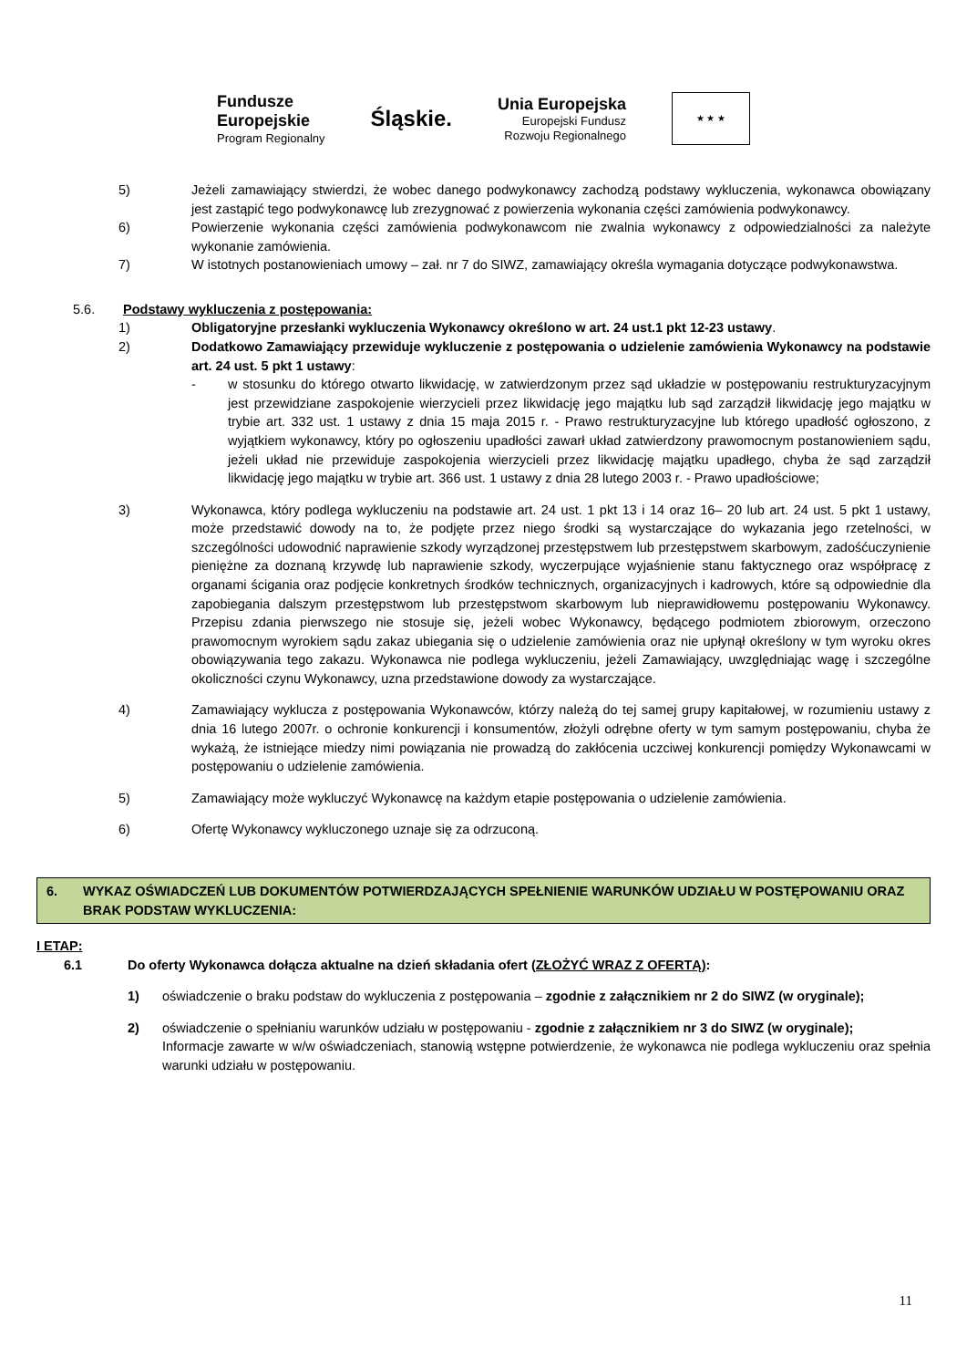Fundusze
Europejskie
Program Regionalny
Śląskie.
Unia Europejska
Europejski Fundusz
Rozwoju Regionalnego
★ ★ ★
5) Jeżeli zamawiający stwierdzi, że wobec danego podwykonawcy zachodzą podstawy wykluczenia, wykonawca obowiązany jest zastąpić tego podwykonawcę lub zrezygnować z powierzenia wykonania części zamówienia podwykonawcy.
6) Powierzenie wykonania części zamówienia podwykonawcom nie zwalnia wykonawcy z odpowiedzialności za należyte wykonanie zamówienia.
7) W istotnych postanowieniach umowy – zał. nr 7 do SIWZ, zamawiający określa wymagania dotyczące podwykonawstwa.
5.6. Podstawy wykluczenia z postępowania:
1) Obligatoryjne przesłanki wykluczenia Wykonawcy określono w art. 24 ust.1 pkt 12-23 ustawy.
2) Dodatkowo Zamawiający przewiduje wykluczenie z postępowania o udzielenie zamówienia Wykonawcy na podstawie art. 24 ust. 5 pkt 1 ustawy:
- w stosunku do którego otwarto likwidację, w zatwierdzonym przez sąd układzie w postępowaniu restrukturyzacyjnym jest przewidziane zaspokojenie wierzycieli przez likwidację jego majątku lub sąd zarządził likwidację jego majątku w trybie art. 332 ust. 1 ustawy z dnia 15 maja 2015 r. - Prawo restrukturyzacyjne lub którego upadłość ogłoszono, z wyjątkiem wykonawcy, który po ogłoszeniu upadłości zawarł układ zatwierdzony prawomocnym postanowieniem sądu, jeżeli układ nie przewiduje zaspokojenia wierzycieli przez likwidację majątku upadłego, chyba że sąd zarządził likwidację jego majątku w trybie art. 366 ust. 1 ustawy z dnia 28 lutego 2003 r. - Prawo upadłościowe;
3) Wykonawca, który podlega wykluczeniu na podstawie art. 24 ust. 1 pkt 13 i 14 oraz 16– 20 lub art. 24 ust. 5 pkt 1 ustawy, może przedstawić dowody na to, że podjęte przez niego środki są wystarczające do wykazania jego rzetelności, w szczególności udowodnić naprawienie szkody wyrządzonej przestępstwem lub przestępstwem skarbowym, zadośćuczynienie pieniężne za doznaną krzywdę lub naprawienie szkody, wyczerpujące wyjaśnienie stanu faktycznego oraz współpracę z organami ścigania oraz podjęcie konkretnych środków technicznych, organizacyjnych i kadrowych, które są odpowiednie dla zapobiegania dalszym przestępstwom lub przestępstwom skarbowym lub nieprawidłowemu postępowaniu Wykonawcy. Przepisu zdania pierwszego nie stosuje się, jeżeli wobec Wykonawcy, będącego podmiotem zbiorowym, orzeczono prawomocnym wyrokiem sądu zakaz ubiegania się o udzielenie zamówienia oraz nie upłynął określony w tym wyroku okres obowiązywania tego zakazu. Wykonawca nie podlega wykluczeniu, jeżeli Zamawiający, uwzględniając wagę i szczególne okoliczności czynu Wykonawcy, uzna przedstawione dowody za wystarczające.
4) Zamawiający wyklucza z postępowania Wykonawców, którzy należą do tej samej grupy kapitałowej, w rozumieniu ustawy z dnia 16 lutego 2007r. o ochronie konkurencji i konsumentów, złożyli odrębne oferty w tym samym postępowaniu, chyba że wykażą, że istniejące miedzy nimi powiązania nie prowadzą do zakłócenia uczciwej konkurencji pomiędzy Wykonawcami w postępowaniu o udzielenie zamówienia.
5) Zamawiający może wykluczyć Wykonawcę na każdym etapie postępowania o udzielenie zamówienia.
6) Ofertę Wykonawcy wykluczonego uznaje się za odrzuconą.
6. WYKAZ OŚWIADCZEŃ LUB DOKUMENTÓW POTWIERDZAJĄCYCH SPEŁNIENIE WARUNKÓW UDZIAŁU W POSTĘPOWANIU ORAZ BRAK PODSTAW WYKLUCZENIA:
I ETAP:
6.1 Do oferty Wykonawca dołącza aktualne na dzień składania ofert (ZŁOŻYĆ WRAZ Z OFERTĄ):
1) oświadczenie o braku podstaw do wykluczenia z postępowania – zgodnie z załącznikiem nr 2 do SIWZ (w oryginale);
2) oświadczenie o spełnianiu warunków udziału w postępowaniu - zgodnie z załącznikiem nr 3 do SIWZ (w oryginale);
Informacje zawarte w w/w oświadczeniach, stanowią wstępne potwierdzenie, że wykonawca nie podlega wykluczeniu oraz spełnia warunki udziału w postępowaniu.
11